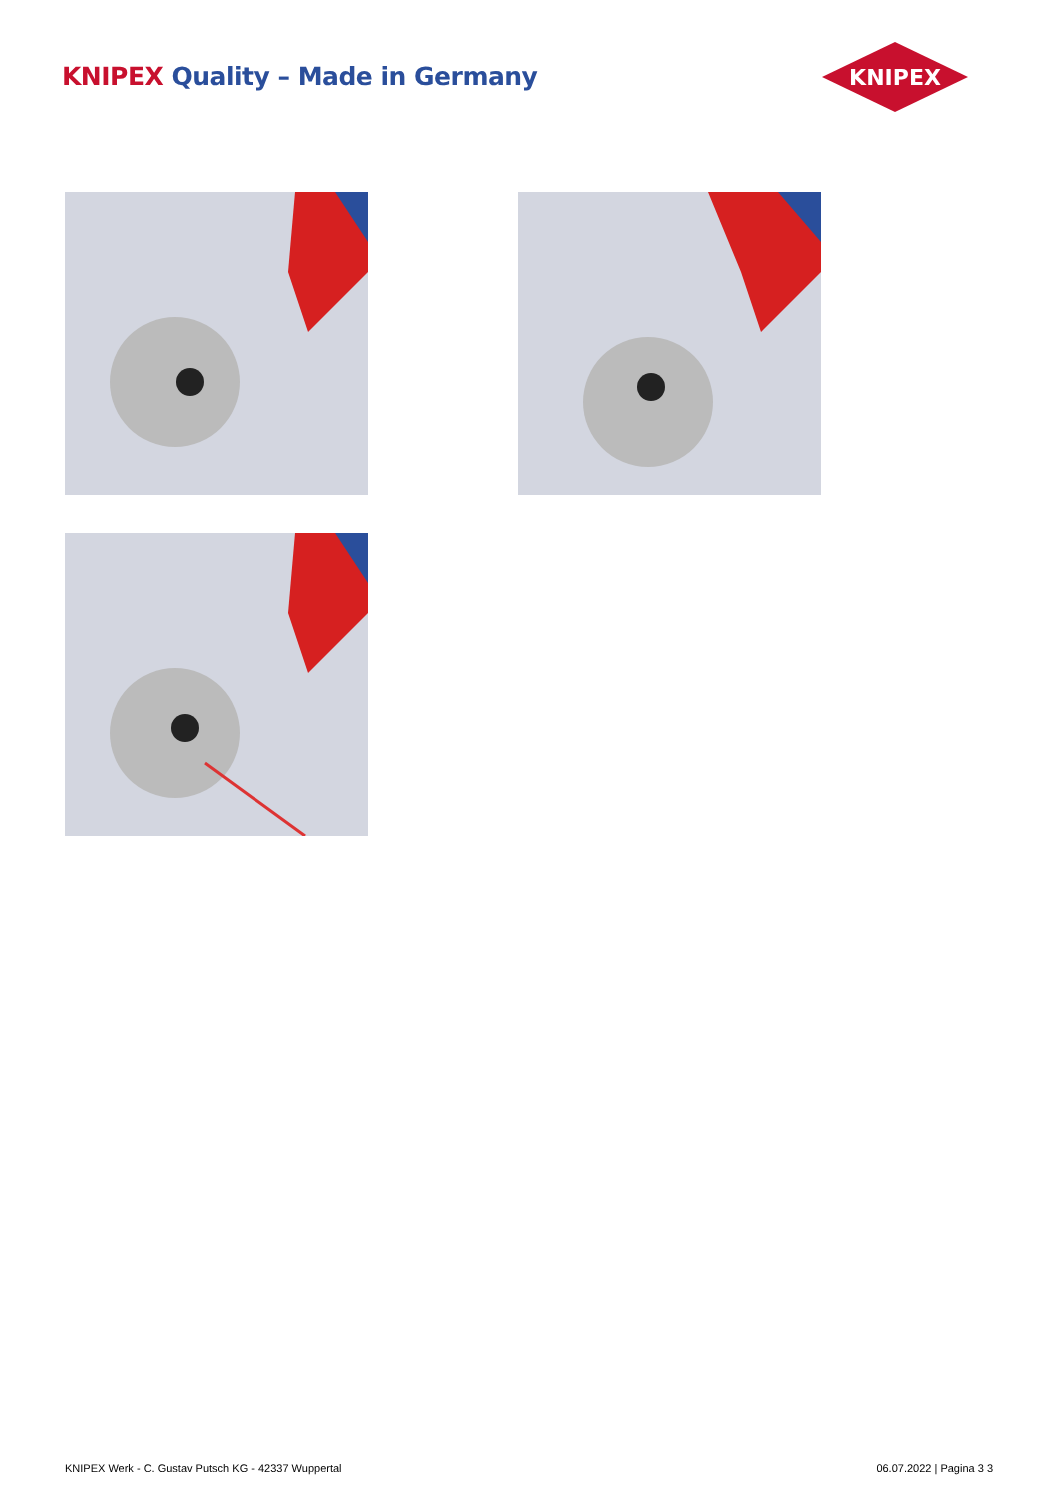KNIPEX Quality – Made in Germany
KNIPEX
KNIPEX Werk - C. Gustav Putsch KG - 42337 Wuppertal
06.07.2022 | Pagina 3 3